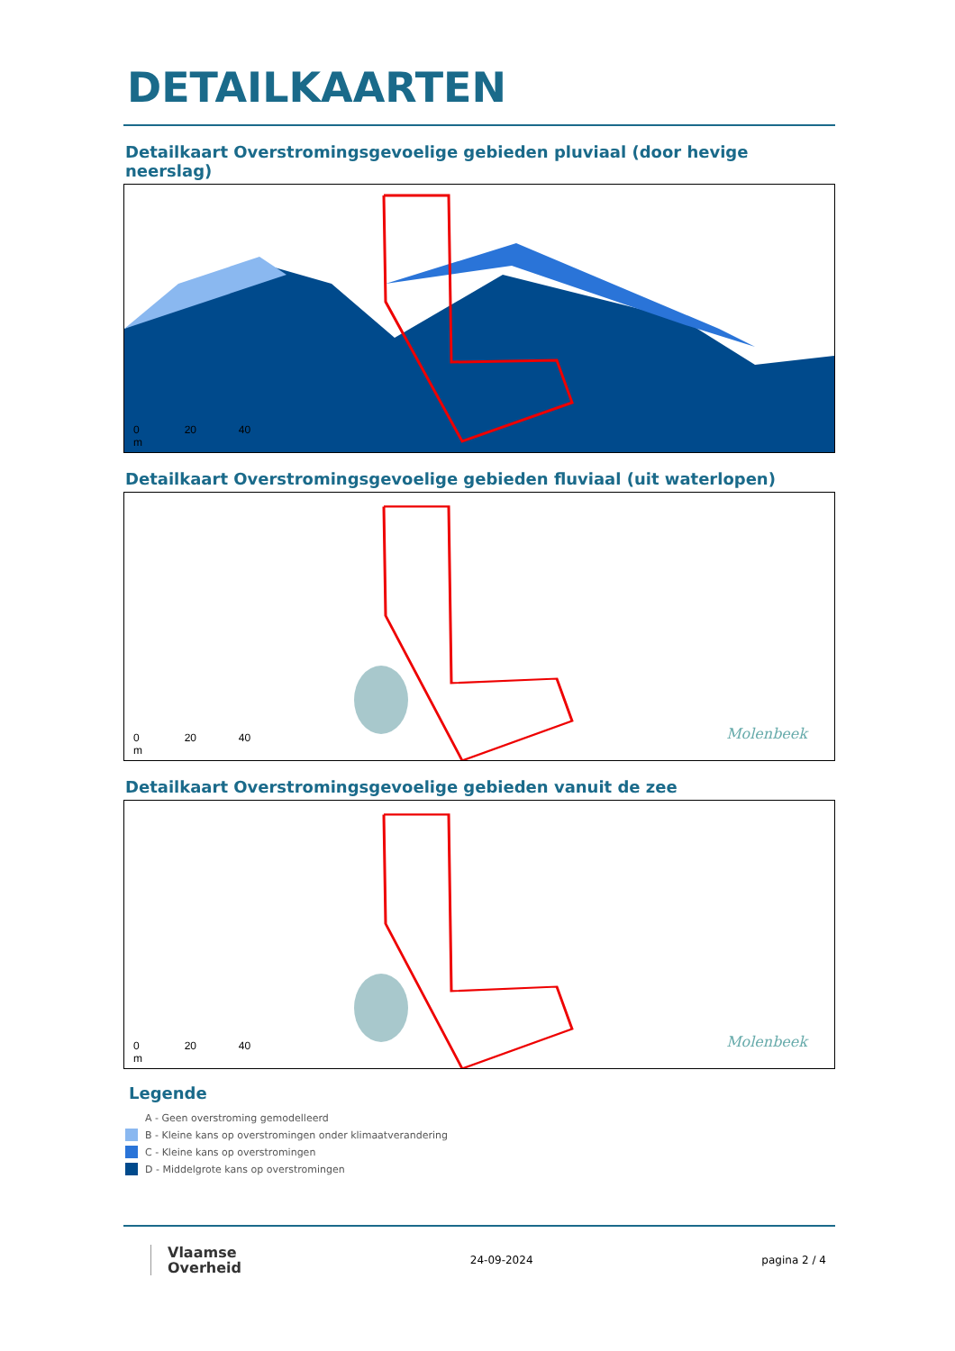DETAILKAARTEN
Detailkaart Overstromingsgevoelige gebieden pluviaal (door hevige neerslag)
0 20 40
m
Detailkaart Overstromingsgevoelige gebieden fluviaal (uit waterlopen)
0 20 40
m
Molenbeek
Detailkaart Overstromingsgevoelige gebieden vanuit de zee
0 20 40
m
Molenbeek
Legende
A - Geen overstroming gemodelleerd
B - Kleine kans op overstromingen onder klimaatverandering
C - Kleine kans op overstromingen
D - Middelgrote kans op overstromingen
Vlaamse
Overheid
24-09-2024 pagina 2 / 4